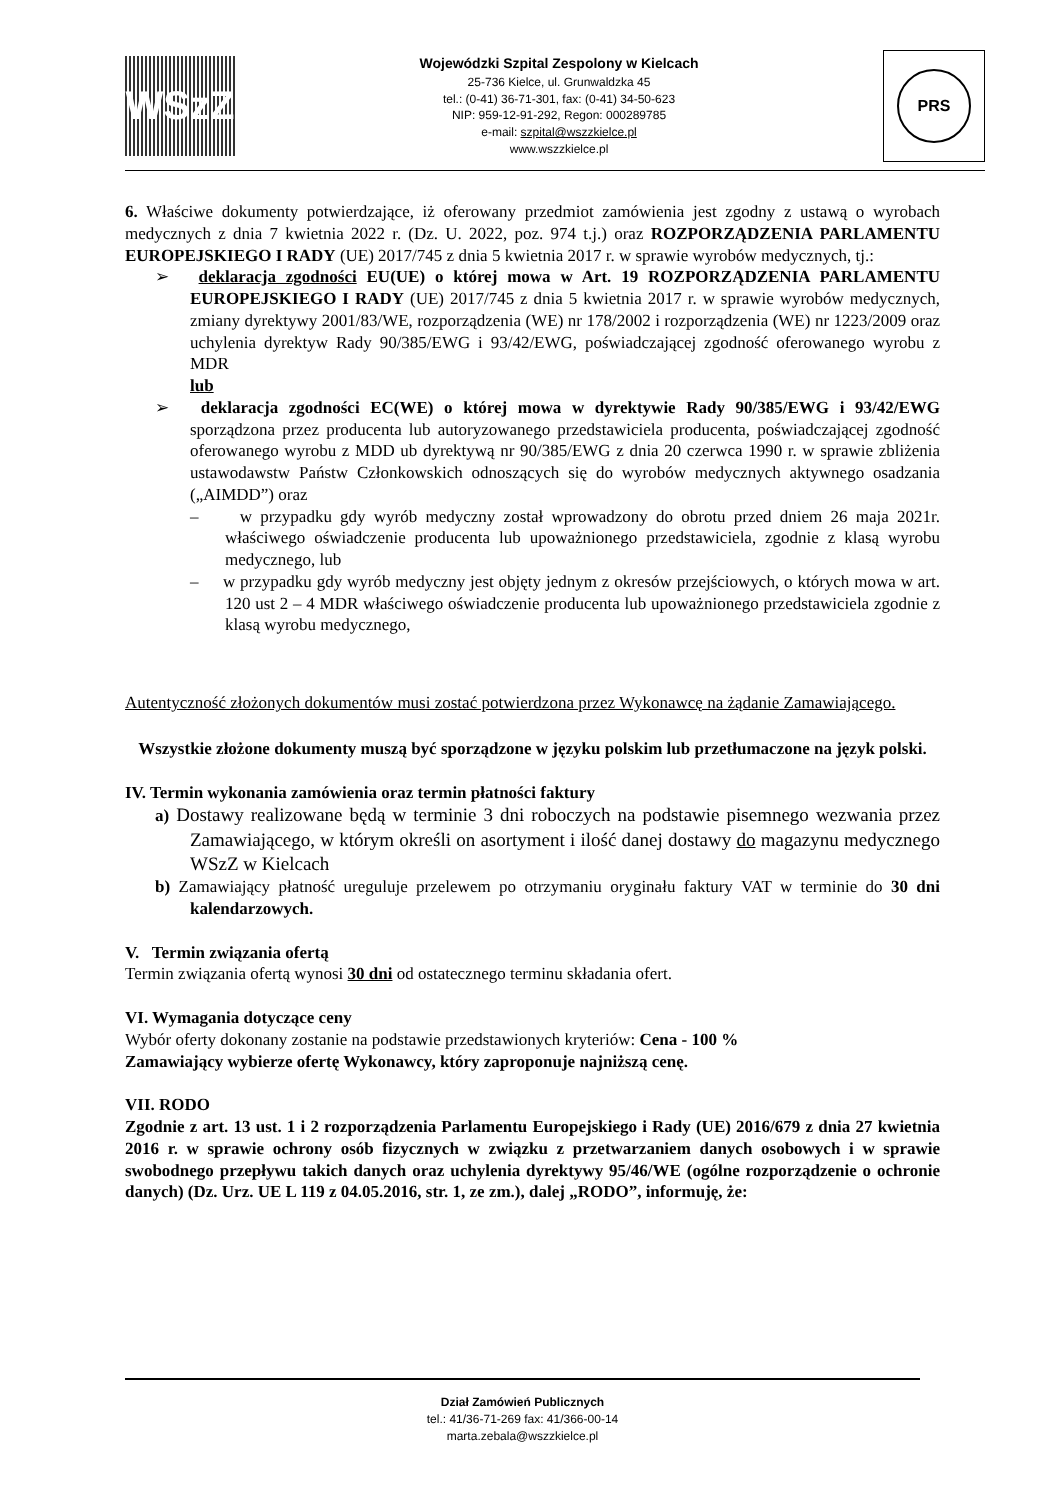WSzZ
Wojewódzki Szpital Zespolony w Kielcach
25-736 Kielce, ul. Grunwaldzka 45
tel.: (0-41) 36-71-301, fax: (0-41) 34-50-623
NIP: 959-12-91-292, Regon: 000289785
e-mail: szpital@wszzkielce.pl
www.wszzkielce.pl
PRS
6. Właściwe dokumenty potwierdzające, iż oferowany przedmiot zamówienia jest zgodny z ustawą o wyrobach medycznych z dnia 7 kwietnia 2022 r. (Dz. U. 2022, poz. 974 t.j.) oraz ROZPORZĄDZENIA PARLAMENTU EUROPEJSKIEGO I RADY (UE) 2017/745 z dnia 5 kwietnia 2017 r. w sprawie wyrobów medycznych, tj.:
➢ deklaracja zgodności EU(UE) o której mowa w Art. 19 ROZPORZĄDZENIA PARLAMENTU EUROPEJSKIEGO I RADY (UE) 2017/745 z dnia 5 kwietnia 2017 r. w sprawie wyrobów medycznych, zmiany dyrektywy 2001/83/WE, rozporządzenia (WE) nr 178/2002 i rozporządzenia (WE) nr 1223/2009 oraz uchylenia dyrektyw Rady 90/385/EWG i 93/42/EWG, poświadczającej zgodność oferowanego wyrobu z MDR
lub
➢ deklaracja zgodności EC(WE) o której mowa w dyrektywie Rady 90/385/EWG i 93/42/EWG sporządzona przez producenta lub autoryzowanego przedstawiciela producenta, poświadczającej zgodność oferowanego wyrobu z MDD ub dyrektywą nr 90/385/EWG z dnia 20 czerwca 1990 r. w sprawie zbliżenia ustawodawstw Państw Członkowskich odnoszących się do wyrobów medycznych aktywnego osadzania („AIMDD”) oraz
– w przypadku gdy wyrób medyczny został wprowadzony do obrotu przed dniem 26 maja 2021r. właściwego oświadczenie producenta lub upoważnionego przedstawiciela, zgodnie z klasą wyrobu medycznego, lub
– w przypadku gdy wyrób medyczny jest objęty jednym z okresów przejściowych, o których mowa w art. 120 ust 2 – 4 MDR właściwego oświadczenie producenta lub upoważnionego przedstawiciela zgodnie z klasą wyrobu medycznego,
Autentyczność złożonych dokumentów musi zostać potwierdzona przez Wykonawcę na żądanie Zamawiającego.
Wszystkie złożone dokumenty muszą być sporządzone w języku polskim lub przetłumaczone na język polski.
IV. Termin wykonania zamówienia oraz termin płatności faktury
a) Dostawy realizowane będą w terminie 3 dni roboczych na podstawie pisemnego wezwania przez Zamawiającego, w którym określi on asortyment i ilość danej dostawy do magazynu medycznego WSzZ w Kielcach
b) Zamawiający płatność ureguluje przelewem po otrzymaniu oryginału faktury VAT w terminie do 30 dni kalendarzowych.
V. Termin związania ofertą
Termin związania ofertą wynosi 30 dni od ostatecznego terminu składania ofert.
VI. Wymagania dotyczące ceny
Wybór oferty dokonany zostanie na podstawie przedstawionych kryteriów: Cena - 100 %
Zamawiający wybierze ofertę Wykonawcy, który zaproponuje najniższą cenę.
VII. RODO
Zgodnie z art. 13 ust. 1 i 2 rozporządzenia Parlamentu Europejskiego i Rady (UE) 2016/679 z dnia 27 kwietnia 2016 r. w sprawie ochrony osób fizycznych w związku z przetwarzaniem danych osobowych i w sprawie swobodnego przepływu takich danych oraz uchylenia dyrektywy 95/46/WE (ogólne rozporządzenie o ochronie danych) (Dz. Urz. UE L 119 z 04.05.2016, str. 1, ze zm.), dalej „RODO”, informuję, że:
Dział Zamówień Publicznych
tel.: 41/36-71-269 fax: 41/366-00-14
marta.zebala@wszzkielce.pl